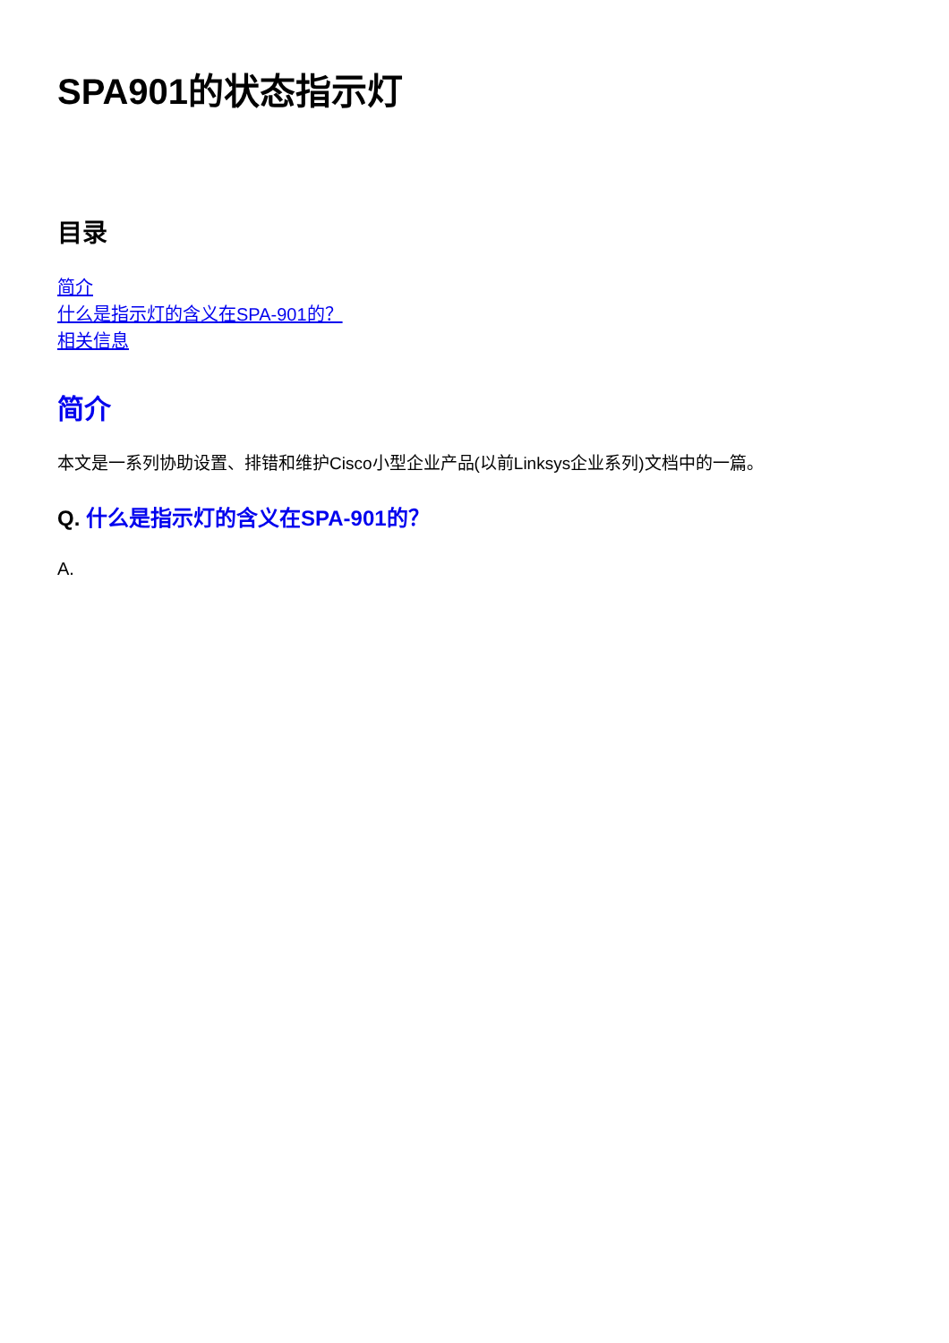SPA901的状态指示灯
目录
简介
什么是指示灯的含义在SPA-901的？
相关信息
简介
本文是一系列协助设置、排错和维护Cisco小型企业产品(以前Linksys企业系列)文档中的一篇。
Q. 什么是指示灯的含义在SPA-901的？
A.